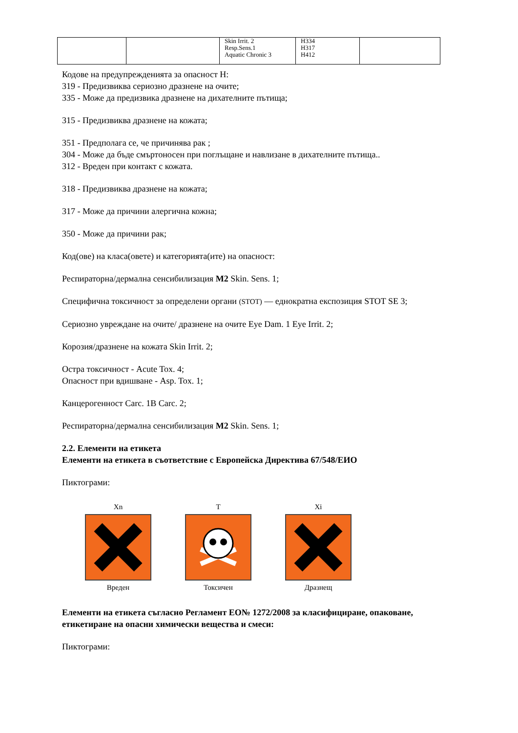| | | Skin Irrit. 2 Resp.Sens.1 Aquatic Chronic 3 | H334 H317 H412 | |
Кодове на предупрежденията за опасност Н:
319 - Предизвиква сериозно дразнене на очите;
335 - Може да предизвика дразнене на дихателните пътища;
315 - Предизвиква дразнене на кожата;
351 - Предполага се, че причинява рак ;
304 - Може да бъде смъртоносен при поглъщане и навлизане в дихателните пътища..
312 - Вреден при контакт с кожата.
318 - Предизвиква дразнене на кожата;
317 - Може да причини алергична кожна;
350 - Може да причини рак;
Код(ове) на класа(овете) и категорията(ите) на опасност:
Респираторна/дермална сенсибилизация М2 Skin. Sens. 1;
Специфична токсичност за определени органи (STOT) — еднократна експозиция STOT SE 3;
Сериозно увреждане на очите/ дразнене на очите Eye Dam. 1 Eye Irrit. 2;
Корозия/дразнене на кожата Skin Irrit. 2;
Остра токсичност - Acute Tox. 4;
Опасност при вдишване - Asp. Tox. 1;
Канцерогенност Carc. 1B Carc. 2;
Респираторна/дермална сенсибилизация М2 Skin. Sens. 1;
2.2. Елементи на етикета
Елементи на етикета в съответствие с Европейска Директива 67/548/ЕИО
Пиктограми:
Xn
Вреден
T
Токсичен
Xi
Дразнещ
Елементи на етикета съгласно Регламент ЕО№ 1272/2008 за класифициране, опаковане, етикетиране на опасни химически вещества и смеси:
Пиктограми: